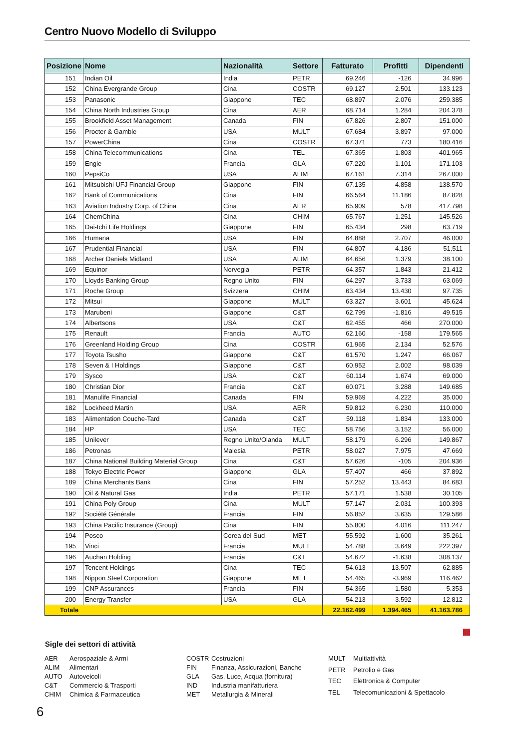Centro Nuovo Modello di Sviluppo
| Posizione | Nome | Nazionalità | Settore | Fatturato | Profitti | Dipendenti |
| --- | --- | --- | --- | --- | --- | --- |
| 151 | Indian Oil | India | PETR | 69.246 | -126 | 34.996 |
| 152 | China Evergrande Group | Cina | COSTR | 69.127 | 2.501 | 133.123 |
| 153 | Panasonic | Giappone | TEC | 68.897 | 2.076 | 259.385 |
| 154 | China North Industries Group | Cina | AER | 68.714 | 1.284 | 204.378 |
| 155 | Brookfield Asset Management | Canada | FIN | 67.826 | 2.807 | 151.000 |
| 156 | Procter & Gamble | USA | MULT | 67.684 | 3.897 | 97.000 |
| 157 | PowerChina | Cina | COSTR | 67.371 | 773 | 180.416 |
| 158 | China Telecommunications | Cina | TEL | 67.365 | 1.803 | 401.965 |
| 159 | Engie | Francia | GLA | 67.220 | 1.101 | 171.103 |
| 160 | PepsiCo | USA | ALIM | 67.161 | 7.314 | 267.000 |
| 161 | Mitsubishi UFJ Financial Group | Giappone | FIN | 67.135 | 4.858 | 138.570 |
| 162 | Bank of Communications | Cina | FIN | 66.564 | 11.186 | 87.828 |
| 163 | Aviation Industry Corp. of China | Cina | AER | 65.909 | 578 | 417.798 |
| 164 | ChemChina | Cina | CHIM | 65.767 | -1.251 | 145.526 |
| 165 | Dai-Ichi Life Holdings | Giappone | FIN | 65.434 | 298 | 63.719 |
| 166 | Humana | USA | FIN | 64.888 | 2.707 | 46.000 |
| 167 | Prudential Financial | USA | FIN | 64.807 | 4.186 | 51.511 |
| 168 | Archer Daniels Midland | USA | ALIM | 64.656 | 1.379 | 38.100 |
| 169 | Equinor | Norvegia | PETR | 64.357 | 1.843 | 21.412 |
| 170 | Lloyds Banking Group | Regno Unito | FIN | 64.297 | 3.733 | 63.069 |
| 171 | Roche Group | Svizzera | CHIM | 63.434 | 13.430 | 97.735 |
| 172 | Mitsui | Giappone | MULT | 63.327 | 3.601 | 45.624 |
| 173 | Marubeni | Giappone | C&T | 62.799 | -1.816 | 49.515 |
| 174 | Albertsons | USA | C&T | 62.455 | 466 | 270.000 |
| 175 | Renault | Francia | AUTO | 62.160 | -158 | 179.565 |
| 176 | Greenland Holding Group | Cina | COSTR | 61.965 | 2.134 | 52.576 |
| 177 | Toyota Tsusho | Giappone | C&T | 61.570 | 1.247 | 66.067 |
| 178 | Seven & I Holdings | Giappone | C&T | 60.952 | 2.002 | 98.039 |
| 179 | Sysco | USA | C&T | 60.114 | 1.674 | 69.000 |
| 180 | Christian Dior | Francia | C&T | 60.071 | 3.288 | 149.685 |
| 181 | Manulife Financial | Canada | FIN | 59.969 | 4.222 | 35.000 |
| 182 | Lockheed Martin | USA | AER | 59.812 | 6.230 | 110.000 |
| 183 | Alimentation Couche-Tard | Canada | C&T | 59.118 | 1.834 | 133.000 |
| 184 | HP | USA | TEC | 58.756 | 3.152 | 56.000 |
| 185 | Unilever | Regno Unito/Olanda | MULT | 58.179 | 6.296 | 149.867 |
| 186 | Petronas | Malesia | PETR | 58.027 | 7.975 | 47.669 |
| 187 | China National Building Material Group | Cina | C&T | 57.626 | -105 | 204.936 |
| 188 | Tokyo Electric Power | Giappone | GLA | 57.407 | 466 | 37.892 |
| 189 | China Merchants Bank | Cina | FIN | 57.252 | 13.443 | 84.683 |
| 190 | Oil & Natural Gas | India | PETR | 57.171 | 1.538 | 30.105 |
| 191 | China Poly Group | Cina | MULT | 57.147 | 2.031 | 100.393 |
| 192 | Société Générale | Francia | FIN | 56.852 | 3.635 | 129.586 |
| 193 | China Pacific Insurance (Group) | Cina | FIN | 55.800 | 4.016 | 111.247 |
| 194 | Posco | Corea del Sud | MET | 55.592 | 1.600 | 35.261 |
| 195 | Vinci | Francia | MULT | 54.788 | 3.649 | 222.397 |
| 196 | Auchan Holding | Francia | C&T | 54.672 | -1.638 | 308.137 |
| 197 | Tencent Holdings | Cina | TEC | 54.613 | 13.507 | 62.885 |
| 198 | Nippon Steel Corporation | Giappone | MET | 54.465 | -3.969 | 116.462 |
| 199 | CNP Assurances | Francia | FIN | 54.365 | 1.580 | 5.353 |
| 200 | Energy Transfer | USA | GLA | 54.213 | 3.592 | 12.812 |
| Totale | | | | 22.162.499 | 1.394.465 | 41.163.786 |
Sigle dei settori di attività
AER Aerospaziale & Armi ALIM Alimentari AUTO Autoveicoli C&T Commercio & Trasporti CHIM Chimica & Farmaceutica
COSTR Costruzioni FIN Finanza, Assicurazioni, Banche GLA Gas, Luce, Acqua (fornitura) IND Industria manifatturiera MET Metallurgia & Minerali
MULT Multiattività PETR Petrolio e Gas TEC Elettronica & Computer TEL Telecomunicazioni & Spettacolo
6